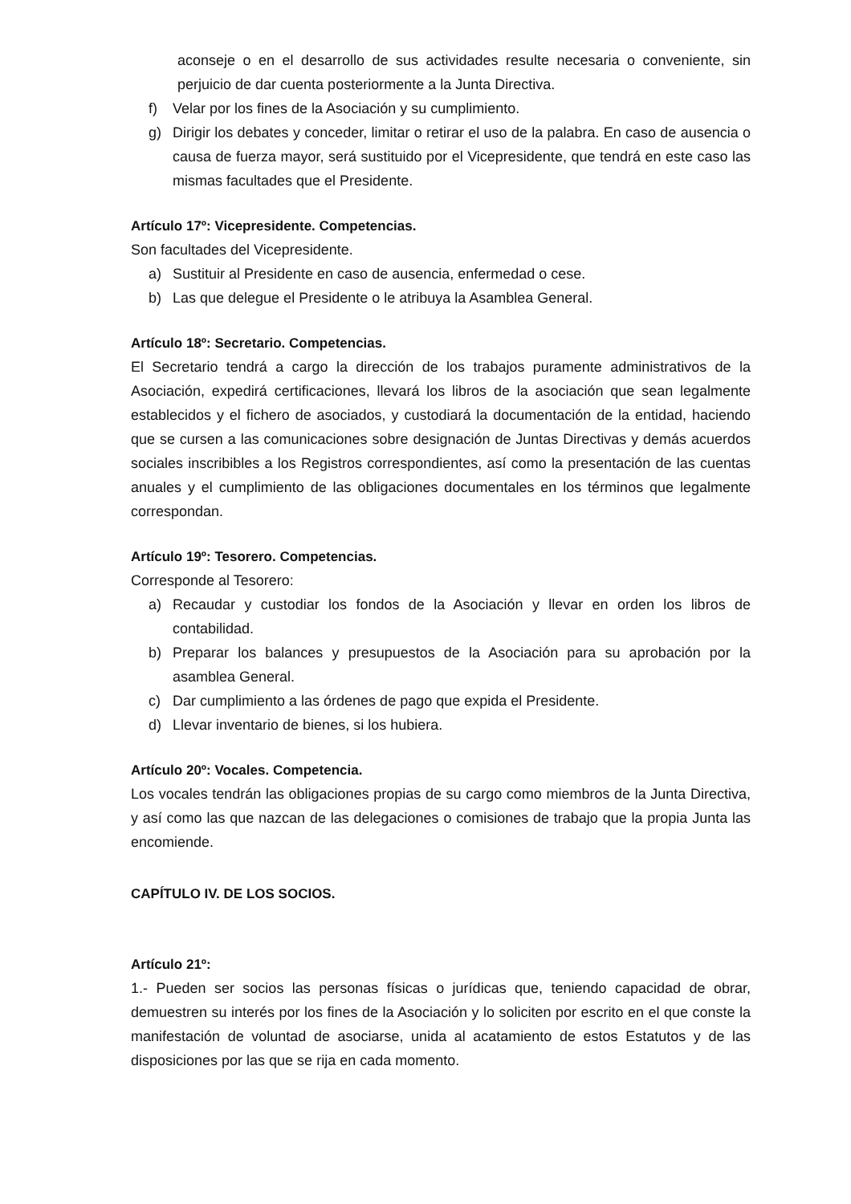aconseje o en el desarrollo de sus actividades resulte necesaria o conveniente, sin perjuicio de dar cuenta posteriormente a la Junta Directiva.
f) Velar por los fines de la Asociación y su cumplimiento.
g) Dirigir los debates y conceder, limitar o retirar el uso de la palabra. En caso de ausencia o causa de fuerza mayor, será sustituido por el Vicepresidente, que tendrá en este caso las mismas facultades que el Presidente.
Artículo 17º: Vicepresidente. Competencias.
Son facultades del Vicepresidente.
a) Sustituir al Presidente en caso de ausencia, enfermedad o cese.
b) Las que delegue el Presidente o le atribuya la Asamblea General.
Artículo 18º: Secretario. Competencias.
El Secretario tendrá a cargo la dirección de los trabajos puramente administrativos de la Asociación, expedirá certificaciones, llevará los libros de la asociación que sean legalmente establecidos y el fichero de asociados, y custodiará la documentación de la entidad, haciendo que se cursen a las comunicaciones sobre designación de Juntas Directivas y demás acuerdos sociales inscribibles a los Registros correspondientes, así como la presentación de las cuentas anuales y el cumplimiento de las obligaciones documentales en los términos que legalmente correspondan.
Artículo 19º: Tesorero. Competencias.
Corresponde al Tesorero:
a) Recaudar y custodiar los fondos de la Asociación y llevar en orden los libros de contabilidad.
b) Preparar los balances y presupuestos de la Asociación para su aprobación por la asamblea General.
c) Dar cumplimiento a las órdenes de pago que expida el Presidente.
d) Llevar inventario de bienes, si los hubiera.
Artículo 20º: Vocales. Competencia.
Los vocales tendrán las obligaciones propias de su cargo como miembros de la Junta Directiva, y así como las que nazcan de las delegaciones o comisiones de trabajo que la propia Junta las encomiende.
CAPÍTULO IV. DE LOS SOCIOS.
Artículo 21º:
1.- Pueden ser socios las personas físicas o jurídicas que, teniendo capacidad de obrar, demuestren su interés por los fines de la Asociación y lo soliciten por escrito en el que conste la manifestación de voluntad de asociarse, unida al acatamiento de estos Estatutos y de las disposiciones por las que se rija en cada momento.